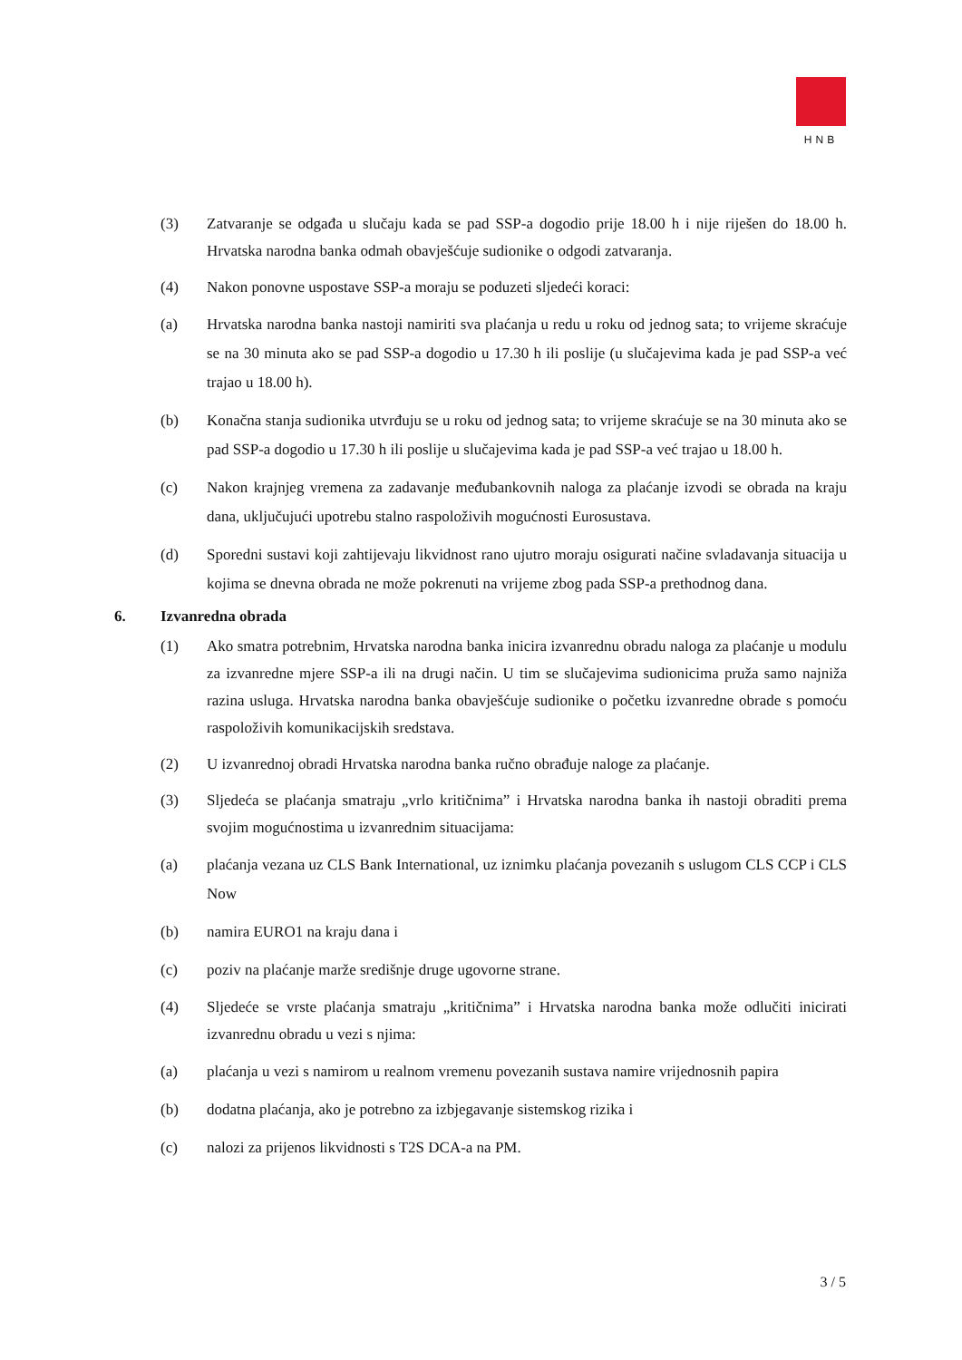HNB
(3) Zatvaranje se odgađa u slučaju kada se pad SSP-a dogodio prije 18.00 h i nije riješen do 18.00 h. Hrvatska narodna banka odmah obavješćuje sudionike o odgodi zatvaranja.
(4) Nakon ponovne uspostave SSP-a moraju se poduzeti sljedeći koraci:
(a) Hrvatska narodna banka nastoji namiriti sva plaćanja u redu u roku od jednog sata; to vrijeme skraćuje se na 30 minuta ako se pad SSP-a dogodio u 17.30 h ili poslije (u slučajevima kada je pad SSP-a već trajao u 18.00 h).
(b) Konačna stanja sudionika utvrđuju se u roku od jednog sata; to vrijeme skraćuje se na 30 minuta ako se pad SSP-a dogodio u 17.30 h ili poslije u slučajevima kada je pad SSP-a već trajao u 18.00 h.
(c) Nakon krajnjeg vremena za zadavanje međubankovnih naloga za plaćanje izvodi se obrada na kraju dana, uključujući upotrebu stalno raspoloživih mogućnosti Eurosustava.
(d) Sporedni sustavi koji zahtijevaju likvidnost rano ujutro moraju osigurati načine svladavanja situacija u kojima se dnevna obrada ne može pokrenuti na vrijeme zbog pada SSP-a prethodnog dana.
6. Izvanredna obrada
(1) Ako smatra potrebnim, Hrvatska narodna banka inicira izvanrednu obradu naloga za plaćanje u modulu za izvanredne mjere SSP-a ili na drugi način. U tim se slučajevima sudionicima pruža samo najniža razina usluga. Hrvatska narodna banka obavješćuje sudionike o početku izvanredne obrade s pomoću raspoloživih komunikacijskih sredstava.
(2) U izvanrednoj obradi Hrvatska narodna banka ručno obrađuje naloge za plaćanje.
(3) Sljedeća se plaćanja smatraju „vrlo kritičnima” i Hrvatska narodna banka ih nastoji obraditi prema svojim mogućnostima u izvanrednim situacijama:
(a) plaćanja vezana uz CLS Bank International, uz iznimku plaćanja povezanih s uslugom CLS CCP i CLS Now
(b) namira EURO1 na kraju dana i
(c) poziv na plaćanje marže središnje druge ugovorne strane.
(4) Sljedeće se vrste plaćanja smatraju „kritičnima” i Hrvatska narodna banka može odlučiti inicirati izvanrednu obradu u vezi s njima:
(a) plaćanja u vezi s namirom u realnom vremenu povezanih sustava namire vrijednosnih papira
(b) dodatna plaćanja, ako je potrebno za izbjegavanje sistemskog rizika i
(c) nalozi za prijenos likvidnosti s T2S DCA-a na PM.
3 / 5